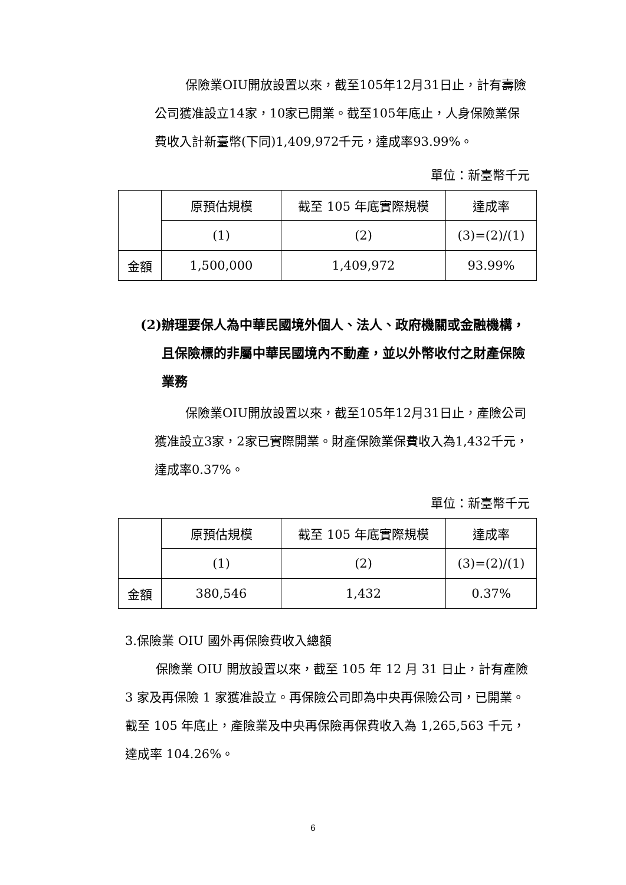保險業OIU開放設置以來，截至105年12月31日止，計有壽險公司獲准設立14家，10家已開業。截至105年底止，人身保險業保費收入計新臺幣(下同)1,409,972千元，達成率93.99%。
單位：新臺幣千元
| | 原預估規模 | 截至 105 年底實際規模 | 達成率 |
| | (1) | (2) | (3)=(2)/(1) |
| 金額 | 1,500,000 | 1,409,972 | 93.99% |
(2)辦理要保人為中華民國境外個人、法人、政府機關或金融機構，且保險標的非屬中華民國境內不動產，並以外幣收付之財產保險業務
保險業OIU開放設置以來，截至105年12月31日止，產險公司獲准設立3家，2家已實際開業。財產保險業保費收入為1,432千元，達成率0.37%。
單位：新臺幣千元
| | 原預估規模 | 截至 105 年底實際規模 | 達成率 |
| | (1) | (2) | (3)=(2)/(1) |
| 金額 | 380,546 | 1,432 | 0.37% |
3.保險業 OIU 國外再保險費收入總額
保險業 OIU 開放設置以來，截至 105 年 12 月 31 日止，計有產險 3 家及再保險 1 家獲准設立。再保險公司即為中央再保險公司，已開業。截至 105 年底止，產險業及中央再保險再保費收入為 1,265,563 千元，達成率 104.26%。
6